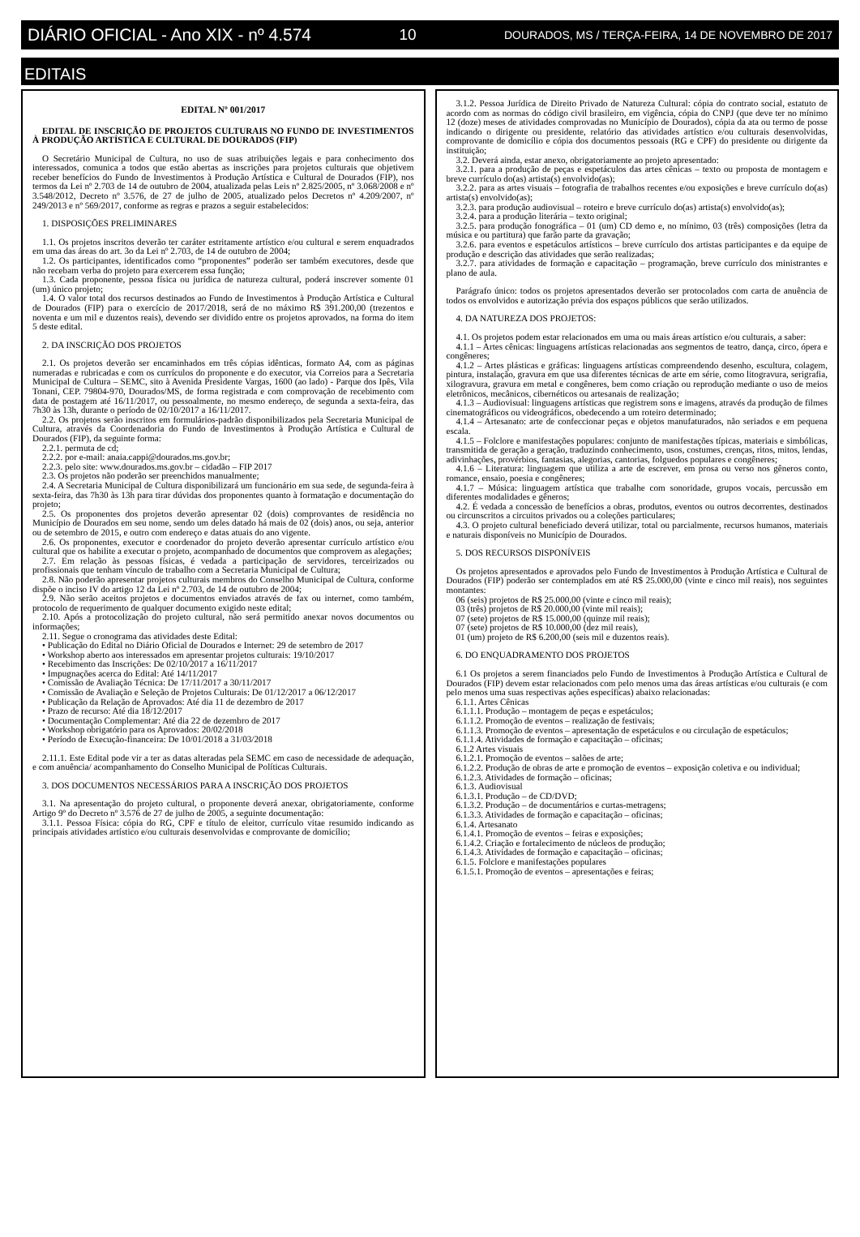DIÁRIO OFICIAL - Ano XIX - nº 4.574 10 DOURADOS, MS / TERÇA-FEIRA, 14 DE NOVEMBRO DE 2017
EDITAIS
EDITAL Nº 001/2017
EDITAL DE INSCRIÇÃO DE PROJETOS CULTURAIS NO FUNDO DE INVESTIMENTOS À PRODUÇÃO ARTÍSTICA E CULTURAL DE DOURADOS (FIP)
O Secretário Municipal de Cultura, no uso de suas atribuições legais e para conhecimento dos interessados, comunica a todos que estão abertas as inscrições para projetos culturais que objetivem receber benefícios do Fundo de Investimentos à Produção Artística e Cultural de Dourados (FIP), nos termos da Lei nº 2.703 de 14 de outubro de 2004, atualizada pelas Leis nº 2.825/2005, nº 3.068/2008 e nº 3.548/2012, Decreto nº 3.576, de 27 de julho de 2005, atualizado pelos Decretos nº 4.209/2007, nº 249/2013 e nº 569/2017, conforme as regras e prazos a seguir estabelecidos:
1. DISPOSIÇÕES PRELIMINARES
1.1. Os projetos inscritos deverão ter caráter estritamente artístico e/ou cultural e serem enquadrados em uma das áreas do art. 3o da Lei nº 2.703, de 14 de outubro de 2004;
1.2. Os participantes, identificados como “proponentes” poderão ser também executores, desde que não recebam verba do projeto para exercerem essa função;
1.3. Cada proponente, pessoa física ou jurídica de natureza cultural, poderá inscrever somente 01 (um) único projeto;
1.4. O valor total dos recursos destinados ao Fundo de Investimentos à Produção Artística e Cultural de Dourados (FIP) para o exercício de 2017/2018, será de no máximo R$ 391.200,00 (trezentos e noventa e um mil e duzentos reais), devendo ser dividido entre os projetos aprovados, na forma do item 5 deste edital.
2. DA INSCRIÇÃO DOS PROJETOS
2.1. Os projetos deverão ser encaminhados em três cópias idênticas, formato A4, com as páginas numeradas e rubricadas e com os currículos do proponente e do executor, via Correios para a Secretaria Municipal de Cultura – SEMC, sito à Avenida Presidente Vargas, 1600 (ao lado) - Parque dos Ipês, Vila Tonani, CEP. 79804-970, Dourados/MS, de forma registrada e com comprovação de recebimento com data de postagem até 16/11/2017, ou pessoalmente, no mesmo endereço, de segunda a sexta-feira, das 7h30 às 13h, durante o período de 02/10/2017 a 16/11/2017.
2.2. Os projetos serão inscritos em formulários-padrão disponibilizados pela Secretaria Municipal de Cultura, através da Coordenadoria do Fundo de Investimentos à Produção Artística e Cultural de Dourados (FIP), da seguinte forma:
2.2.1. permuta de cd;
2.2.2. por e-mail: anaia.cappi@dourados.ms.gov.br;
2.2.3. pelo site: www.dourados.ms.gov.br – cidadão – FIP 2017
2.3. Os projetos não poderão ser preenchidos manualmente;
2.4. A Secretaria Municipal de Cultura disponibilizará um funcionário em sua sede, de segunda-feira à sexta-feira, das 7h30 às 13h para tirar dúvidas dos proponentes quanto à formatação e documentação do projeto;
2.5. Os proponentes dos projetos deverão apresentar 02 (dois) comprovantes de residência no Município de Dourados em seu nome, sendo um deles datado há mais de 02 (dois) anos, ou seja, anterior ou de setembro de 2015, e outro com endereço e datas atuais do ano vigente.
2.6. Os proponentes, executor e coordenador do projeto deverão apresentar currículo artístico e/ou cultural que os habilite a executar o projeto, acompanhado de documentos que comprovem as alegações;
2.7. Em relação às pessoas físicas, é vedada a participação de servidores, terceirizados ou profissionais que tenham vínculo de trabalho com a Secretaria Municipal de Cultura;
2.8. Não poderão apresentar projetos culturais membros do Conselho Municipal de Cultura, conforme dispõe o inciso IV do artigo 12 da Lei nº 2.703, de 14 de outubro de 2004;
2.9. Não serão aceitos projetos e documentos enviados através de fax ou internet, como também, protocolo de requerimento de qualquer documento exigido neste edital;
2.10. Após a protocolização do projeto cultural, não será permitido anexar novos documentos ou informações;
2.11. Segue o cronograma das atividades deste Edital:
• Publicação do Edital no Diário Oficial de Dourados e Internet: 29 de setembro de 2017
• Workshop aberto aos interessados em apresentar projetos culturais: 19/10/2017
• Recebimento das Inscrições: De 02/10/2017 a 16/11/2017
• Impugnações acerca do Edital: Até 14/11/2017
• Comissão de Avaliação Técnica: De 17/11/2017 a 30/11/2017
• Comissão de Avaliação e Seleção de Projetos Culturais: De 01/12/2017 a 06/12/2017
• Publicação da Relação de Aprovados: Até dia 11 de dezembro de 2017
• Prazo de recurso: Até dia 18/12/2017
• Documentação Complementar: Até dia 22 de dezembro de 2017
• Workshop obrigatório para os Aprovados: 20/02/2018
• Período de Execução-financeira: De 10/01/2018 a 31/03/2018
2.11.1. Este Edital pode vir a ter as datas alteradas pela SEMC em caso de necessidade de adequação, e com anuência/ acompanhamento do Conselho Municipal de Políticas Culturais.
3. DOS DOCUMENTOS NECESSÁRIOS PARA A INSCRIÇÃO DOS PROJETOS
3.1. Na apresentação do projeto cultural, o proponente deverá anexar, obrigatoriamente, conforme Artigo 9º do Decreto nº 3.576 de 27 de julho de 2005, a seguinte documentação:
3.1.1. Pessoa Física: cópia do RG, CPF e título de eleitor, currículo vitae resumido indicando as principais atividades artístico e/ou culturais desenvolvidas e comprovante de domicílio;
3.1.2. Pessoa Jurídica de Direito Privado de Natureza Cultural: cópia do contrato social, estatuto de acordo com as normas do código civil brasileiro, em vigência, cópia do CNPJ (que deve ter no mínimo 12 (doze) meses de atividades comprovadas no Município de Dourados), cópia da ata ou termo de posse indicando o dirigente ou presidente, relatório das atividades artístico e/ou culturais desenvolvidas, comprovante de domicílio e cópia dos documentos pessoais (RG e CPF) do presidente ou dirigente da instituição;
3.2. Deverá ainda, estar anexo, obrigatoriamente ao projeto apresentado:
3.2.1. para a produção de peças e espetáculos das artes cênicas – texto ou proposta de montagem e breve currículo do(as) artista(s) envolvido(as);
3.2.2. para as artes visuais – fotografia de trabalhos recentes e/ou exposições e breve currículo do(as) artista(s) envolvido(as);
3.2.3. para produção audiovisual – roteiro e breve currículo do(as) artista(s) envolvido(as);
3.2.4. para a produção literária – texto original;
3.2.5. para produção fonográfica – 01 (um) CD demo e, no mínimo, 03 (três) composições (letra da música e ou partitura) que farão parte da gravação;
3.2.6. para eventos e espetáculos artísticos – breve currículo dos artistas participantes e da equipe de produção e descrição das atividades que serão realizadas;
3.2.7. para atividades de formação e capacitação – programação, breve currículo dos ministrantes e plano de aula.
Parágrafo único: todos os projetos apresentados deverão ser protocolados com carta de anuência de todos os envolvidos e autorização prévia dos espaços públicos que serão utilizados.
4. DA NATUREZA DOS PROJETOS:
4.1. Os projetos podem estar relacionados em uma ou mais áreas artístico e/ou culturais, a saber:
4.1.1 – Artes cênicas: linguagens artísticas relacionadas aos segmentos de teatro, dança, circo, ópera e congêneres;
4.1.2 – Artes plásticas e gráficas: linguagens artísticas compreendendo desenho, escultura, colagem, pintura, instalação, gravura em que usa diferentes técnicas de arte em série, como litogravura, serigrafia, xilogravura, gravura em metal e congêneres, bem como criação ou reprodução mediante o uso de meios eletrônicos, mecânicos, cibernéticos ou artesanais de realização;
4.1.3 – Audiovisual: linguagens artísticas que registrem sons e imagens, através da produção de filmes cinematográficos ou videográficos, obedecendo a um roteiro determinado;
4.1.4 – Artesanato: arte de confeccionar peças e objetos manufaturados, não seriados e em pequena escala.
4.1.5 – Folclore e manifestações populares: conjunto de manifestações típicas, materiais e simbólicas, transmitida de geração a geração, traduzindo conhecimento, usos, costumes, crenças, ritos, mitos, lendas, adivinhações, provérbios, fantasias, alegorias, cantorias, folguedos populares e congêneres;
4.1.6 – Literatura: linguagem que utiliza a arte de escrever, em prosa ou verso nos gêneros conto, romance, ensaio, poesia e congêneres;
4.1.7 – Música: linguagem artística que trabalhe com sonoridade, grupos vocais, percussão em diferentes modalidades e gêneros;
4.2. É vedada a concessão de benefícios a obras, produtos, eventos ou outros decorrentes, destinados ou circunscritos a circuitos privados ou a coleções particulares;
4.3. O projeto cultural beneficiado deverá utilizar, total ou parcialmente, recursos humanos, materiais e naturais disponíveis no Município de Dourados.
5. DOS RECURSOS DISPONÍVEIS
Os projetos apresentados e aprovados pelo Fundo de Investimentos à Produção Artística e Cultural de Dourados (FIP) poderão ser contemplados em até R$ 25.000,00 (vinte e cinco mil reais), nos seguintes montantes:
06 (seis) projetos de R$ 25.000,00 (vinte e cinco mil reais);
03 (três) projetos de R$ 20.000,00 (vinte mil reais);
07 (sete) projetos de R$ 15.000,00 (quinze mil reais);
07 (sete) projetos de R$ 10.000,00 (dez mil reais),
01 (um) projeto de R$ 6.200,00 (seis mil e duzentos reais).
6. DO ENQUADRAMENTO DOS PROJETOS
6.1 Os projetos a serem financiados pelo Fundo de Investimentos à Produção Artística e Cultural de Dourados (FIP) devem estar relacionados com pelo menos uma das áreas artísticas e/ou culturais (e com pelo menos uma suas respectivas ações específicas) abaixo relacionadas:
6.1.1. Artes Cênicas
6.1.1.1. Produção – montagem de peças e espetáculos;
6.1.1.2. Promoção de eventos – realização de festivais;
6.1.1.3. Promoção de eventos – apresentação de espetáculos e ou circulação de espetáculos;
6.1.1.4. Atividades de formação e capacitação – oficinas;
6.1.2 Artes visuais
6.1.2.1. Promoção de eventos – salões de arte;
6.1.2.2. Produção de obras de arte e promoção de eventos – exposição coletiva e ou individual;
6.1.2.3. Atividades de formação – oficinas;
6.1.3. Audiovisual
6.1.3.1. Produção – de CD/DVD;
6.1.3.2. Produção – de documentários e curtas-metragens;
6.1.3.3. Atividades de formação e capacitação – oficinas;
6.1.4. Artesanato
6.1.4.1. Promoção de eventos – feiras e exposições;
6.1.4.2. Criação e fortalecimento de núcleos de produção;
6.1.4.3. Atividades de formação e capacitação – oficinas;
6.1.5. Folclore e manifestações populares
6.1.5.1. Promoção de eventos – apresentações e feiras;